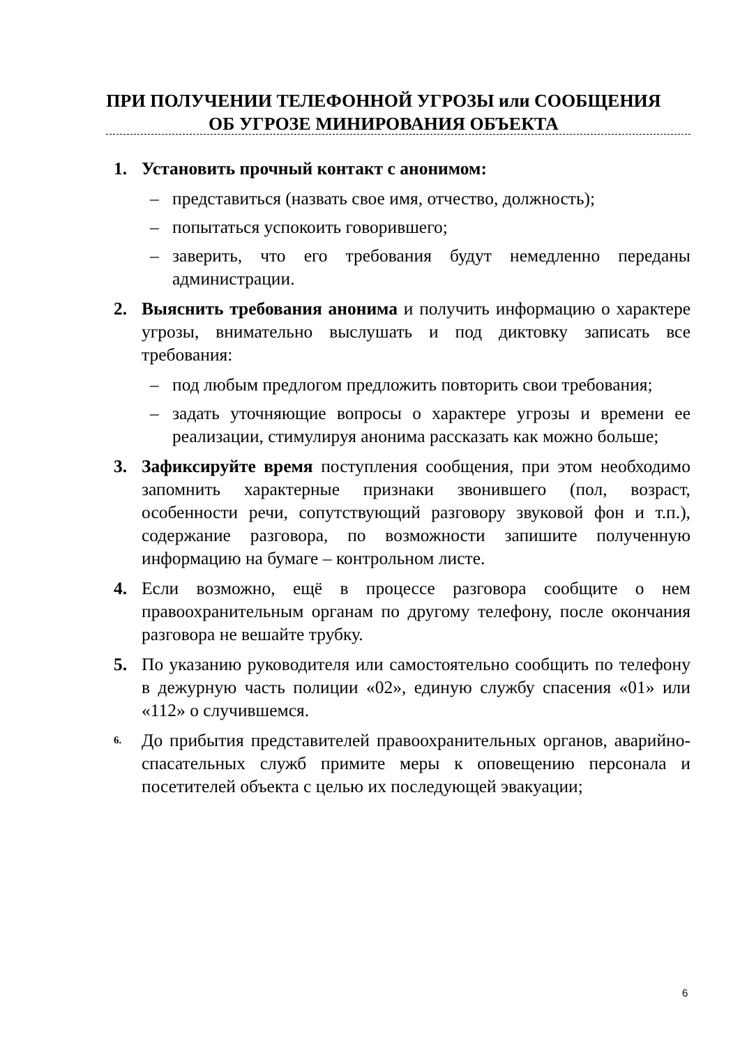ПРИ ПОЛУЧЕНИИ ТЕЛЕФОННОЙ УГРОЗЫ или СООБЩЕНИЯ ОБ УГРОЗЕ МИНИРОВАНИЯ ОБЪЕКТА
1. Установить прочный контакт с анонимом:
– представиться (назвать свое имя, отчество, должность);
– попытаться успокоить говорившего;
– заверить, что его требования будут немедленно переданы администрации.
2. Выяснить требования анонима и получить информацию о характере угрозы, внимательно выслушать и под диктовку записать все требования:
– под любым предлогом предложить повторить свои требования;
– задать уточняющие вопросы о характере угрозы и времени ее реализации, стимулируя анонима рассказать как можно больше;
3. Зафиксируйте время поступления сообщения, при этом необходимо запомнить характерные признаки звонившего (пол, возраст, особенности речи, сопутствующий разговору звуковой фон и т.п.), содержание разговора, по возможности запишите полученную информацию на бумаге – контрольном листе.
4. Если возможно, ещё в процессе разговора сообщите о нем правоохранительным органам по другому телефону, после окончания разговора не вешайте трубку.
5. По указанию руководителя или самостоятельно сообщить по телефону в дежурную часть полиции «02», единую службу спасения «01» или «112» о случившемся.
6. До прибытия представителей правоохранительных органов, аварийно-спасательных служб примите меры к оповещению персонала и посетителей объекта с целью их последующей эвакуации;
6